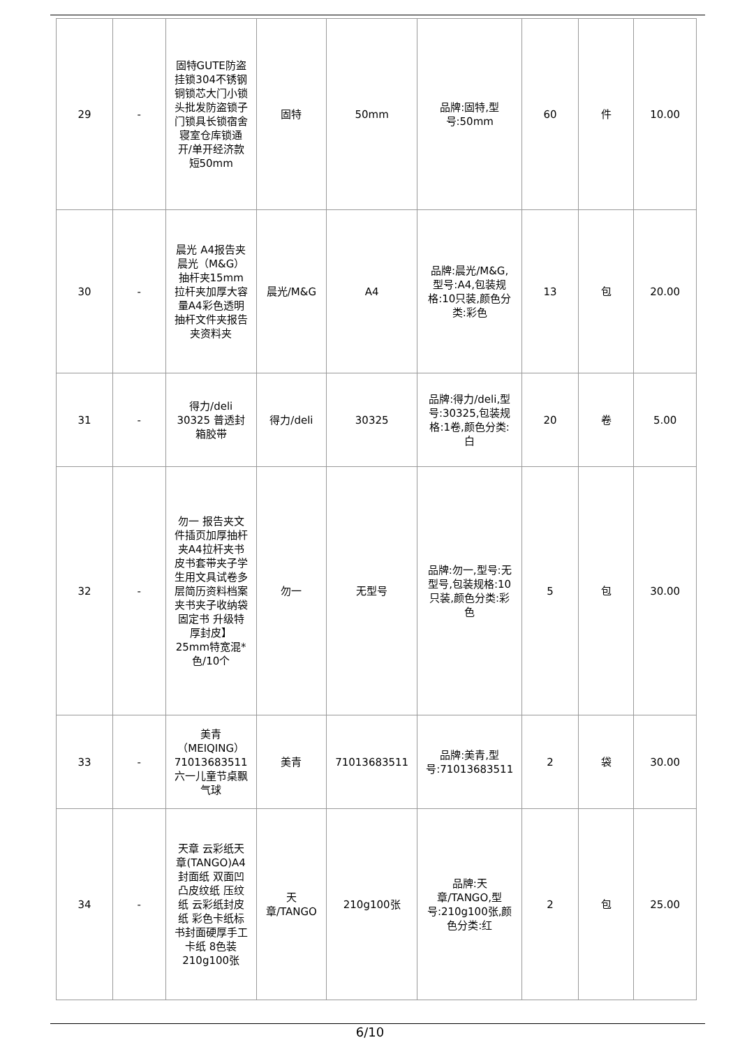| 29 | - | 固特GUTE防盗挂锁304不锈钢铜锁芯大门小锁头批发防盗锁子门锁具长锁宿舍寝室仓库锁通开/单开经济款短50mm | 固特 | 50mm | 品牌:固特,型号:50mm | 60 | 件 | 10.00 |
| 30 | - | 晨光 A4报告夹晨光（M&G）抽杆夹15mm拉杆夹加厚大容量A4彩色透明抽杆文件夹报告夹资料夹 | 晨光/M&G | A4 | 品牌:晨光/M&G,型号:A4,包装规格:10只装,颜色分类:彩色 | 13 | 包 | 20.00 |
| 31 | - | 得力/deli 30325 普透封箱胶带 | 得力/deli | 30325 | 品牌:得力/deli,型号:30325,包装规格:1卷,颜色分类:白 | 20 | 卷 | 5.00 |
| 32 | - | 勿一 报告夹文件插页加厚抽杆夹A4拉杆夹书皮书套带夹子学生用文具试卷多层简历资料档案夹书夹子收纳袋固定书 升级特厚封皮】25mm特宽混*色/10个 | 勿一 | 无型号 | 品牌:勿一,型号:无型号,包装规格:10只装,颜色分类:彩色 | 5 | 包 | 30.00 |
| 33 | - | 美青（MEIQING）71013683511六一儿童节桌飘气球 | 美青 | 71013683511 | 品牌:美青,型号:71013683511 | 2 | 袋 | 30.00 |
| 34 | - | 天章 云彩纸天章(TANGO)A4封面纸 双面凹凸皮纹纸 压纹纸 云彩纸封皮纸 彩色卡纸标书封面硬厚手工卡纸 8色装 210g100张 | 天章/TANGO | 210g100张 | 品牌:天章/TANGO,型号:210g100张,颜色分类:红 | 2 | 包 | 25.00 |
6/10